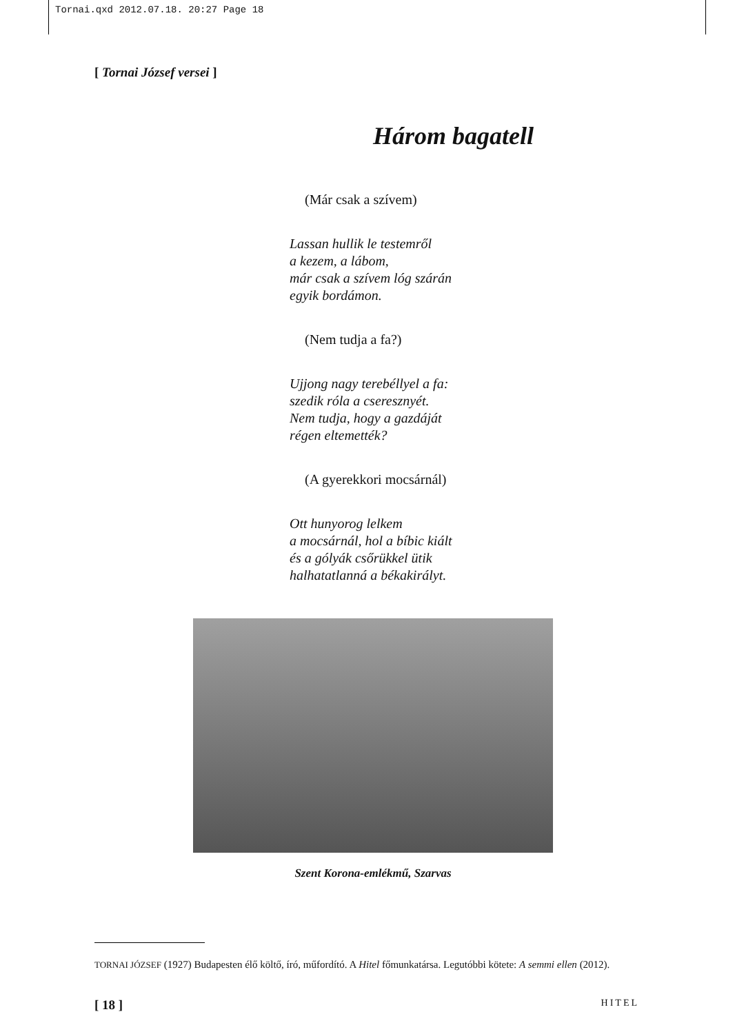Tornai.qxd 2012.07.18. 20:27 Page 18
[ Tornai József versei ]
Három bagatell
(Már csak a szívem)
Lassan hullik le testemről
a kezem, a lábom,
már csak a szívem lóg szárán
egyik bordámon.
(Nem tudja a fa?)
Ujjong nagy terebéllyel a fa:
szedik róla a cseresznyét.
Nem tudja, hogy a gazdáját
régen eltemették?
(A gyerekkori mocsárnál)
Ott hunyorog lelkem
a mocsárnál, hol a bíbic kiált
és a gólyák csőrükkel ütik
halhatatlanná a békakirályt.
Szent Korona-emlékmű, Szarvas
TORNAI JÓZSEF (1927) Budapesten élő költő, író, műfordító. A Hitel főmunkatársa. Legutóbbi kötete: A semmi ellen (2012).
[ 18 ] HITEL